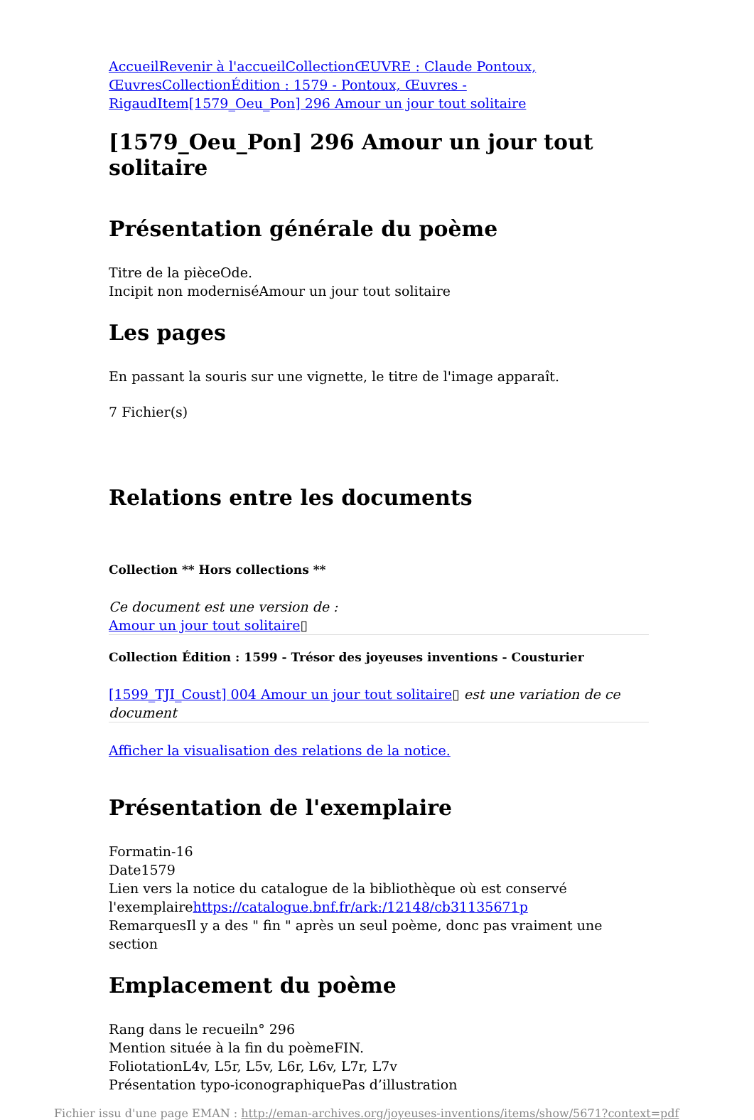AccueilRevenir à l'accueilCollectionŒUVRE : Claude Pontoux, ŒuvresCollectionÉdition : 1579 - Pontoux, Œuvres - RigaudItem[1579_Oeu_Pon] 296 Amour un jour tout solitaire
[1579_Oeu_Pon] 296 Amour un jour tout solitaire
Présentation générale du poème
Titre de la pièceOde.
Incipit non moderniséAmour un jour tout solitaire
Les pages
En passant la souris sur une vignette, le titre de l'image apparaît.
7 Fichier(s)
Relations entre les documents
Collection ** Hors collections **
Ce document est une version de :
Amour un jour tout solitaire▯
Collection Édition : 1599 - Trésor des joyeuses inventions - Cousturier
[1599_TJI_Coust] 004 Amour un jour tout solitaire▯ est une variation de ce document
Afficher la visualisation des relations de la notice.
Présentation de l'exemplaire
Formatin-16
Date1579
Lien vers la notice du catalogue de la bibliothèque où est conservé l'exemplairehttps://catalogue.bnf.fr/ark:/12148/cb31135671p
RemarquesIl y a des " fin " après un seul poème, donc pas vraiment une section
Emplacement du poème
Rang dans le recueiln° 296
Mention située à la fin du poèmeFIN.
FoliotationL4v, L5r, L5v, L6r, L6v, L7r, L7v
Présentation typo-iconographiquePas d’illustration
Fichier issu d'une page EMAN : http://eman-archives.org/joyeuses-inventions/items/show/5671?context=pdf